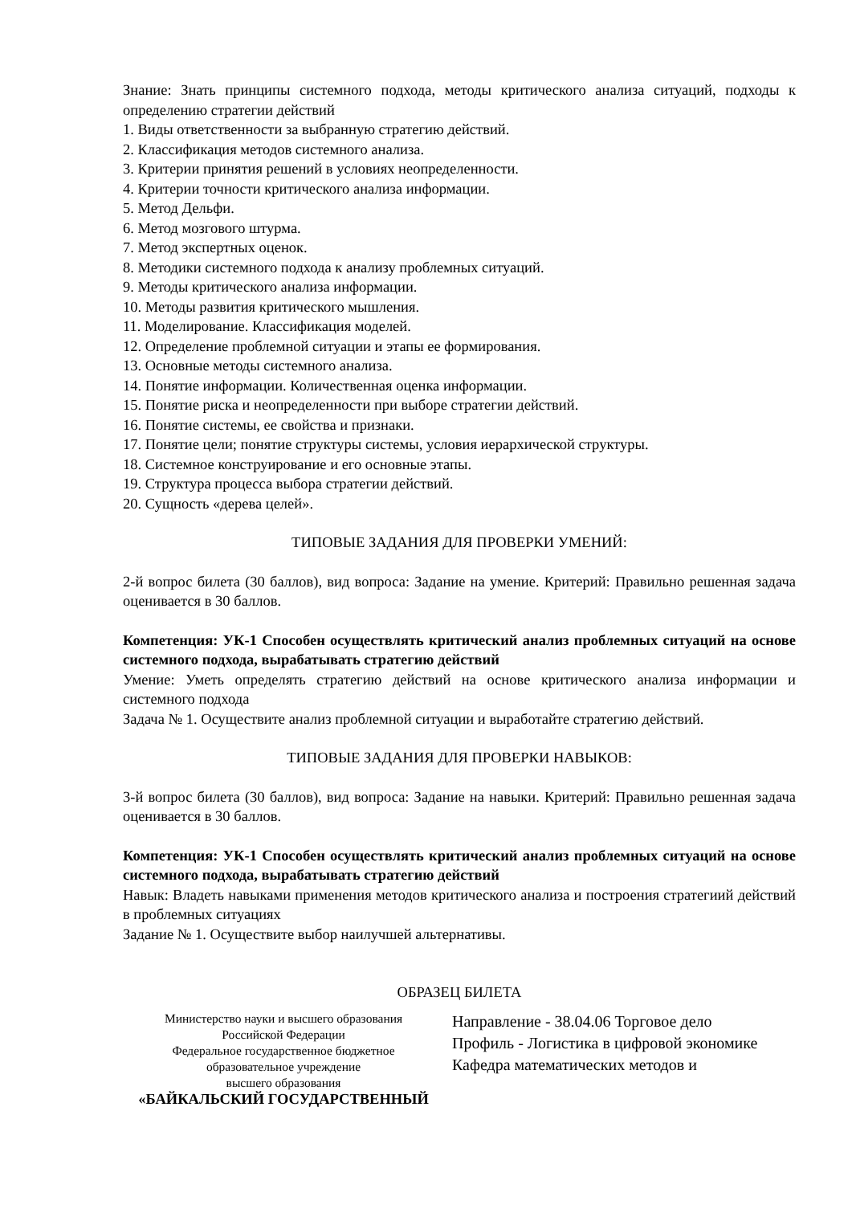Знание: Знать принципы системного подхода, методы критического анализа ситуаций, подходы к определению стратегии действий
1. Виды ответственности за выбранную стратегию действий.
2. Классификация методов системного анализа.
3. Критерии принятия решений в условиях неопределенности.
4. Критерии точности критического анализа информации.
5. Метод Дельфи.
6. Метод мозгового штурма.
7. Метод экспертных оценок.
8. Методики системного подхода к анализу проблемных ситуаций.
9. Методы критического анализа информации.
10. Методы развития критического мышления.
11. Моделирование. Классификация моделей.
12. Определение проблемной ситуации и этапы ее формирования.
13. Основные методы системного анализа.
14. Понятие информации. Количественная оценка информации.
15. Понятие риска и неопределенности при выборе стратегии действий.
16. Понятие системы, ее свойства и признаки.
17. Понятие цели; понятие структуры системы, условия иерархической структуры.
18. Системное конструирование и его основные этапы.
19. Структура процесса выбора стратегии действий.
20. Сущность «дерева целей».
ТИПОВЫЕ ЗАДАНИЯ ДЛЯ ПРОВЕРКИ УМЕНИЙ:
2-й вопрос билета (30 баллов), вид вопроса: Задание на умение. Критерий: Правильно решенная задача оценивается в 30 баллов.
Компетенция: УК-1 Способен осуществлять критический анализ проблемных ситуаций на основе системного подхода, вырабатывать стратегию действий
Умение: Уметь определять стратегию действий на основе критического анализа информации и системного подхода
Задача № 1. Осуществите анализ проблемной ситуации и выработайте стратегию действий.
ТИПОВЫЕ ЗАДАНИЯ ДЛЯ ПРОВЕРКИ НАВЫКОВ:
3-й вопрос билета (30 баллов), вид вопроса: Задание на навыки. Критерий: Правильно решенная задача оценивается в 30 баллов.
Компетенция: УК-1 Способен осуществлять критический анализ проблемных ситуаций на основе системного подхода, вырабатывать стратегию действий
Навык: Владеть навыками применения методов критического анализа и построения стратегиий действий в проблемных ситуациях
Задание № 1. Осуществите выбор наилучшей альтернативы.
ОБРАЗЕЦ БИЛЕТА
Министерство науки и высшего образования
Российской Федерации
Федеральное государственное бюджетное
образовательное учреждение
высшего образования
«БАЙКАЛЬСКИЙ ГОСУДАРСТВЕННЫЙ
Направление - 38.04.06 Торговое дело
Профиль - Логистика в цифровой экономике
Кафедра математических методов и